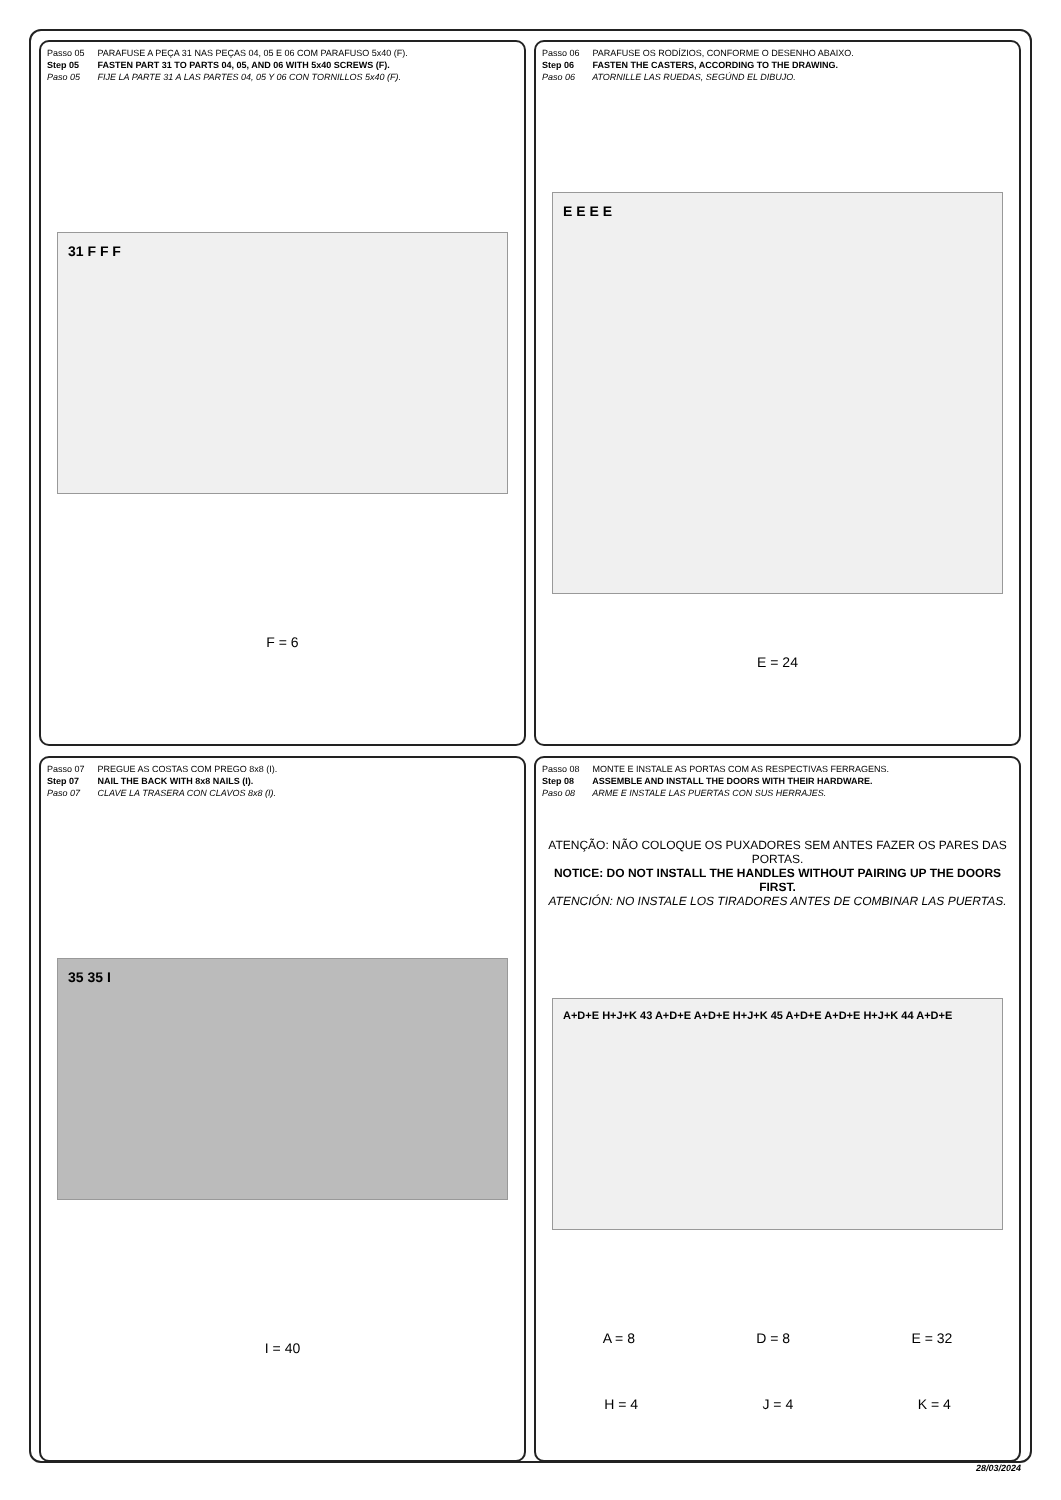Passo 05 PARAFUSE A PEÇA 31 NAS PEÇAS 04, 05 E 06 COM PARAFUSO 5x40 (F).
Step 05 FASTEN PART 31 TO PARTS 04, 05, AND 06 WITH 5x40 SCREWS (F).
Paso 05 FIJE LA PARTE 31 A LAS PARTES 04, 05 Y 06 CON TORNILLOS 5x40 (F).
31 F F F
F = 6
Passo 06 PARAFUSE OS RODÍZIOS, CONFORME O DESENHO ABAIXO.
Step 06 FASTEN THE CASTERS, ACCORDING TO THE DRAWING.
Paso 06 ATORNILLE LAS RUEDAS, SEGÚND EL DIBUJO.
E E E E
E = 24
Passo 07 PREGUE AS COSTAS COM PREGO 8x8 (I).
Step 07 NAIL THE BACK WITH 8x8 NAILS (I).
Paso 07 CLAVE LA TRASERA CON CLAVOS 8x8 (I).
35 35 I
I = 40
Passo 08 MONTE E INSTALE AS PORTAS COM AS RESPECTIVAS FERRAGENS.
Step 08 ASSEMBLE AND INSTALL THE DOORS WITH THEIR HARDWARE.
Paso 08 ARME E INSTALE LAS PUERTAS CON SUS HERRAJES.
ATENÇÃO: NÃO COLOQUE OS PUXADORES SEM ANTES FAZER OS PARES DAS PORTAS.
NOTICE: DO NOT INSTALL THE HANDLES WITHOUT PAIRING UP THE DOORS FIRST.
ATENCIÓN: NO INSTALE LOS TIRADORES ANTES DE COMBINAR LAS PUERTAS.
A+D+E H+J+K 43 A+D+E A+D+E H+J+K 45 A+D+E A+D+E H+J+K 44 A+D+E
A = 8 D = 8 E = 32
H = 4 J = 4 K = 4
28/03/2024